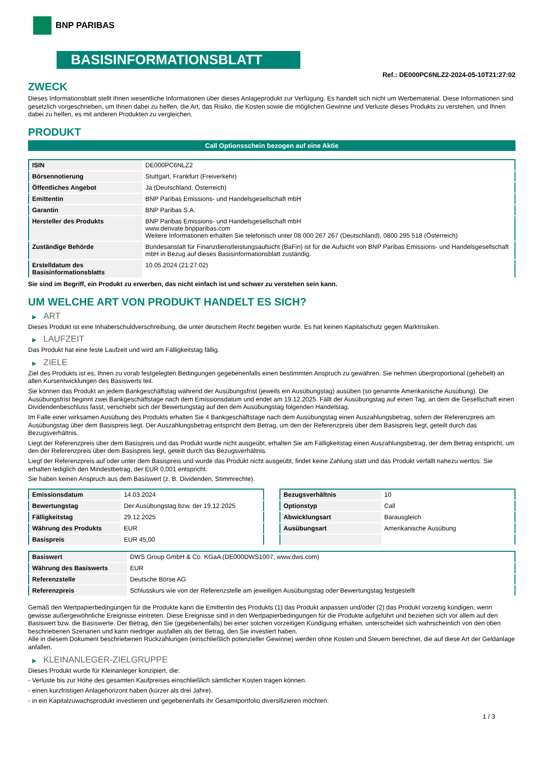BNP PARIBAS
BASISINFORMATIONSBLATT
Ref.: DE000PC6NLZ2-2024-05-10T21:27:02
ZWECK
Dieses Informationsblatt stellt Ihnen wesentliche Informationen über dieses Anlageprodukt zur Verfügung. Es handelt sich nicht um Werbematerial. Diese Informationen sind gesetzlich vorgeschrieben, um Ihnen dabei zu helfen, die Art, das Risiko, die Kosten sowie die möglichen Gewinne und Verluste dieses Produkts zu verstehen, und Ihnen dabei zu helfen, es mit anderen Produkten zu vergleichen.
PRODUKT
Call Optionsschein bezogen auf eine Aktie
| ISIN | DE000PC6NLZ2 |
| Börsennotierung | Stuttgart, Frankfurt (Freiverkehr) |
| Öffentliches Angebot | Ja (Deutschland, Österreich) |
| Emittentin | BNP Paribas Emissions- und Handelsgesellschaft mbH |
| Garantin | BNP Paribas S.A. |
| Hersteller des Produkts | BNP Paribas Emissions- und Handelsgesellschaft mbH www.derivate.bnpparibas.com Weitere Informationen erhalten Sie telefonisch unter 08 000 267 267 (Deutschland), 0800 295 518 (Österreich) |
| Zuständige Behörde | Bundesanstalt für Finanzdienstleistungsaufsicht (BaFin) ist für die Aufsicht von BNP Paribas Emissions- und Handelsgesellschaft mbH in Bezug auf dieses Basisinformationsblatt zuständig. |
| Erstelldatum des Basisinformationsblatts | 10.05.2024 (21:27:02) |
Sie sind im Begriff, ein Produkt zu erwerben, das nicht einfach ist und schwer zu verstehen sein kann.
UM WELCHE ART VON PRODUKT HANDELT ES SICH?
▶ ART
Dieses Produkt ist eine Inhaberschuldverschreibung, die unter deutschem Recht begeben wurde. Es hat keinen Kapitalschutz gegen Marktrisiken.
▶ LAUFZEIT
Das Produkt hat eine feste Laufzeit und wird am Fälligkeitstag fällig.
▶ ZIELE
Ziel des Produkts ist es, Ihnen zu vorab festgelegten Bedingungen gegebenenfalls einen bestimmten Anspruch zu gewähren. Sie nehmen überproportional (gehebelt) an allen Kursentwicklungen des Basiswerts teil.
Sie können das Produkt an jedem Bankgeschäftstag während der Ausübungsfrist (jeweils ein Ausübungstag) ausüben (so genannte Amerikanische Ausübung). Die Ausübungsfrist beginnt zwei Bankgeschäftstage nach dem Emissionsdatum und endet am 19.12.2025. Fällt der Ausübungstag auf einen Tag, an dem die Gesellschaft einen Dividendenbeschluss fasst, verschiebt sich der Bewertungstag auf den dem Ausübungstag folgenden Handelstag.
Im Falle einer wirksamen Ausübung des Produkts erhalten Sie 4 Bankgeschäftstage nach dem Ausübungstag einen Auszahlungsbetrag, sofern der Referenzpreis am Ausübungstag über dem Basispreis liegt. Der Auszahlungsbetrag entspricht dem Betrag, um den der Referenzpreis über dem Basispreis liegt, geteilt durch das Bezugsverhältnis.
Liegt der Referenzpreis über dem Basispreis und das Produkt wurde nicht ausgeübt, erhalten Sie am Fälligkeitstag einen Auszahlungsbetrag, der dem Betrag entspricht, um den der Referenzpreis über dem Basispreis liegt, geteilt durch das Bezugsverhältnis.
Liegt der Referenzpreis auf oder unter dem Basispreis und wurde das Produkt nicht ausgeübt, findet keine Zahlung statt und das Produkt verfällt nahezu wertlos. Sie erhalten lediglich den Mindestbetrag, der EUR 0,001 entspricht.
Sie haben keinen Anspruch aus dem Basiswert (z. B. Dividenden, Stimmrechte).
| Emissionsdatum | 14.03.2024 |
| Bewertungstag | Der Ausübungstag bzw. der 19.12.2025 |
| Fälligkeitstag | 29.12.2025 |
| Währung des Produkts | EUR |
| Basispreis | EUR 45,00 |
| Bezugsverhältnis | 10 |
| Optionstyp | Call |
| Abwicklungsart | Barausgleich |
| Ausübungsart | Amerikanische Ausübung |
| Basiswert | DWS Group GmbH & Co. KGaA (DE000DWS1007, www.dws.com) |
| Währung des Basiswerts | EUR |
| Referenzstelle | Deutsche Börse AG |
| Referenzpreis | Schlusskurs wie von der Referenzstelle am jeweiligen Ausübungstag oder Bewertungstag festgestellt |
Gemäß den Wertpapierbedingungen für die Produkte kann die Emittentin des Produkts (1) das Produkt anpassen und/oder (2) das Produkt vorzeitig kündigen, wenn gewisse außergewöhnliche Ereignisse eintreten. Diese Ereignisse sind in den Wertpapierbedingungen für die Produkte aufgeführt und beziehen sich vor allem auf den Basiswert bzw. die Basiswerte. Der Betrag, den Sie (gegebenenfalls) bei einer solchen vorzeitigen Kündigung erhalten, unterscheidet sich wahrscheinlich von den oben beschriebenen Szenarien und kann niedriger ausfallen als der Betrag, den Sie investiert haben.
Alle in diesem Dokument beschriebenen Rückzahlungen (einschließlich potenzieller Gewinne) werden ohne Kosten und Steuern berechnet, die auf diese Art der Geldanlage anfallen.
▶ KLEINANLEGER-ZIELGRUPPE
Dieses Produkt wurde für Kleinanleger konzipiert, die:
- Verluste bis zur Höhe des gesamten Kaufpreises einschließlich sämtlicher Kosten tragen können.
- einen kurzfristigen Anlagehorizont haben (kürzer als drei Jahre).
- in ein Kapitalzuwachsprodukt investieren und gegebenenfalls ihr Gesamtportfolio diversifizieren möchten.
1 / 3